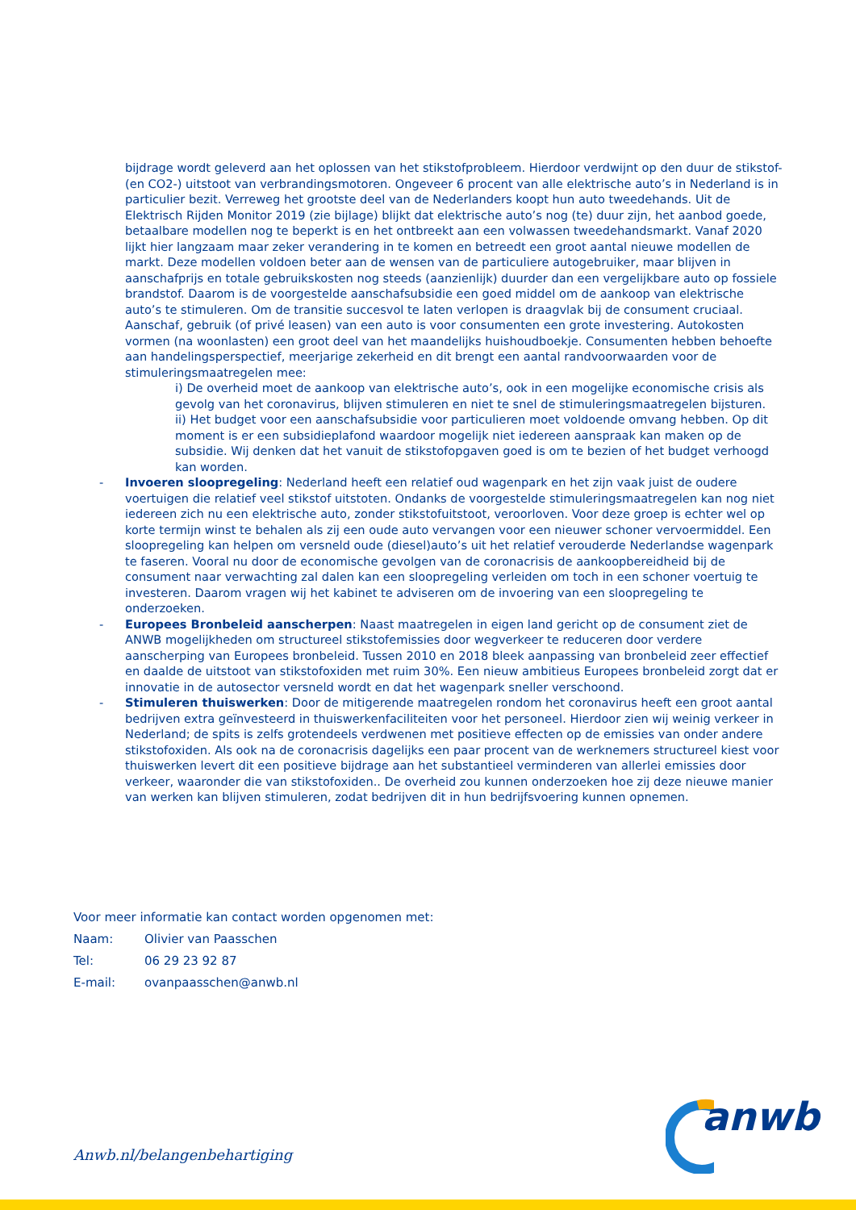bijdrage wordt geleverd aan het oplossen van het stikstofprobleem. Hierdoor verdwijnt op den duur de stikstof- (en CO2-) uitstoot van verbrandingsmotoren. Ongeveer 6 procent van alle elektrische auto’s in Nederland is in particulier bezit. Verreweg het grootste deel van de Nederlanders koopt hun auto tweedehands. Uit de Elektrisch Rijden Monitor 2019 (zie bijlage) blijkt dat elektrische auto’s nog (te) duur zijn, het aanbod goede, betaalbare modellen nog te beperkt is en het ontbreekt aan een volwassen tweedehandsmarkt. Vanaf 2020 lijkt hier langzaam maar zeker verandering in te komen en betreedt een groot aantal nieuwe modellen de markt. Deze modellen voldoen beter aan de wensen van de particuliere autogebruiker, maar blijven in aanschafprijs en totale gebruikskosten nog steeds (aanzienlijk) duurder dan een vergelijkbare auto op fossiele brandstof. Daarom is de voorgestelde aanschafsubsidie een goed middel om de aankoop van elektrische auto’s te stimuleren. Om de transitie succesvol te laten verlopen is draagvlak bij de consument cruciaal. Aanschaf, gebruik (of privé leasen) van een auto is voor consumenten een grote investering. Autokosten vormen (na woonlasten) een groot deel van het maandelijks huishoudboekje. Consumenten hebben behoefte aan handelingsperspectief, meerjarige zekerheid en dit brengt een aantal randvoorwaarden voor de stimuleringsmaatregelen mee:
i) De overheid moet de aankoop van elektrische auto’s, ook in een mogelijke economische crisis als gevolg van het coronavirus, blijven stimuleren en niet te snel de stimuleringsmaatregelen bijsturen.
ii) Het budget voor een aanschafsubsidie voor particulieren moet voldoende omvang hebben. Op dit moment is er een subsidieplafond waardoor mogelijk niet iedereen aanspraak kan maken op de subsidie. Wij denken dat het vanuit de stikstofopgaven goed is om te bezien of het budget verhoogd kan worden.
- Invoeren sloopregeling: Nederland heeft een relatief oud wagenpark en het zijn vaak juist de oudere voertuigen die relatief veel stikstof uitstoten. Ondanks de voorgestelde stimuleringsmaatregelen kan nog niet iedereen zich nu een elektrische auto, zonder stikstofuitstoot, veroorloven. Voor deze groep is echter wel op korte termijn winst te behalen als zij een oude auto vervangen voor een nieuwer schoner vervoermiddel. Een sloopregeling kan helpen om versneld oude (diesel)auto’s uit het relatief verouderde Nederlandse wagenpark te faseren. Vooral nu door de economische gevolgen van de coronacrisis de aankoopbereidheid bij de consument naar verwachting zal dalen kan een sloopregeling verleiden om toch in een schoner voertuig te investeren. Daarom vragen wij het kabinet te adviseren om de invoering van een sloopregeling te onderzoeken.
- Europees Bronbeleid aanscherpen: Naast maatregelen in eigen land gericht op de consument ziet de ANWB mogelijkheden om structureel stikstofemissies door wegverkeer te reduceren door verdere aanscherping van Europees bronbeleid. Tussen 2010 en 2018 bleek aanpassing van bronbeleid zeer effectief en daalde de uitstoot van stikstofoxiden met ruim 30%. Een nieuw ambitieus Europees bronbeleid zorgt dat er innovatie in de autosector versneld wordt en dat het wagenpark sneller verschoond.
- Stimuleren thuiswerken: Door de mitigerende maatregelen rondom het coronavirus heeft een groot aantal bedrijven extra geïnvesteerd in thuiswerkenfaciliteiten voor het personeel. Hierdoor zien wij weinig verkeer in Nederland; de spits is zelfs grotendeels verdwenen met positieve effecten op de emissies van onder andere stikstofoxiden. Als ook na de coronacrisis dagelijks een paar procent van de werknemers structureel kiest voor thuiswerken levert dit een positieve bijdrage aan het substantieel verminderen van allerlei emissies door verkeer, waaronder die van stikstofoxiden.. De overheid zou kunnen onderzoeken hoe zij deze nieuwe manier van werken kan blijven stimuleren, zodat bedrijven dit in hun bedrijfsvoering kunnen opnemen.
Voor meer informatie kan contact worden opgenomen met:
Naam: Olivier van Paasschen
Tel: 06 29 23 92 87
E-mail: ovanpaasschen@anwb.nl
Anwb.nl/belangenbehartiging
anwb